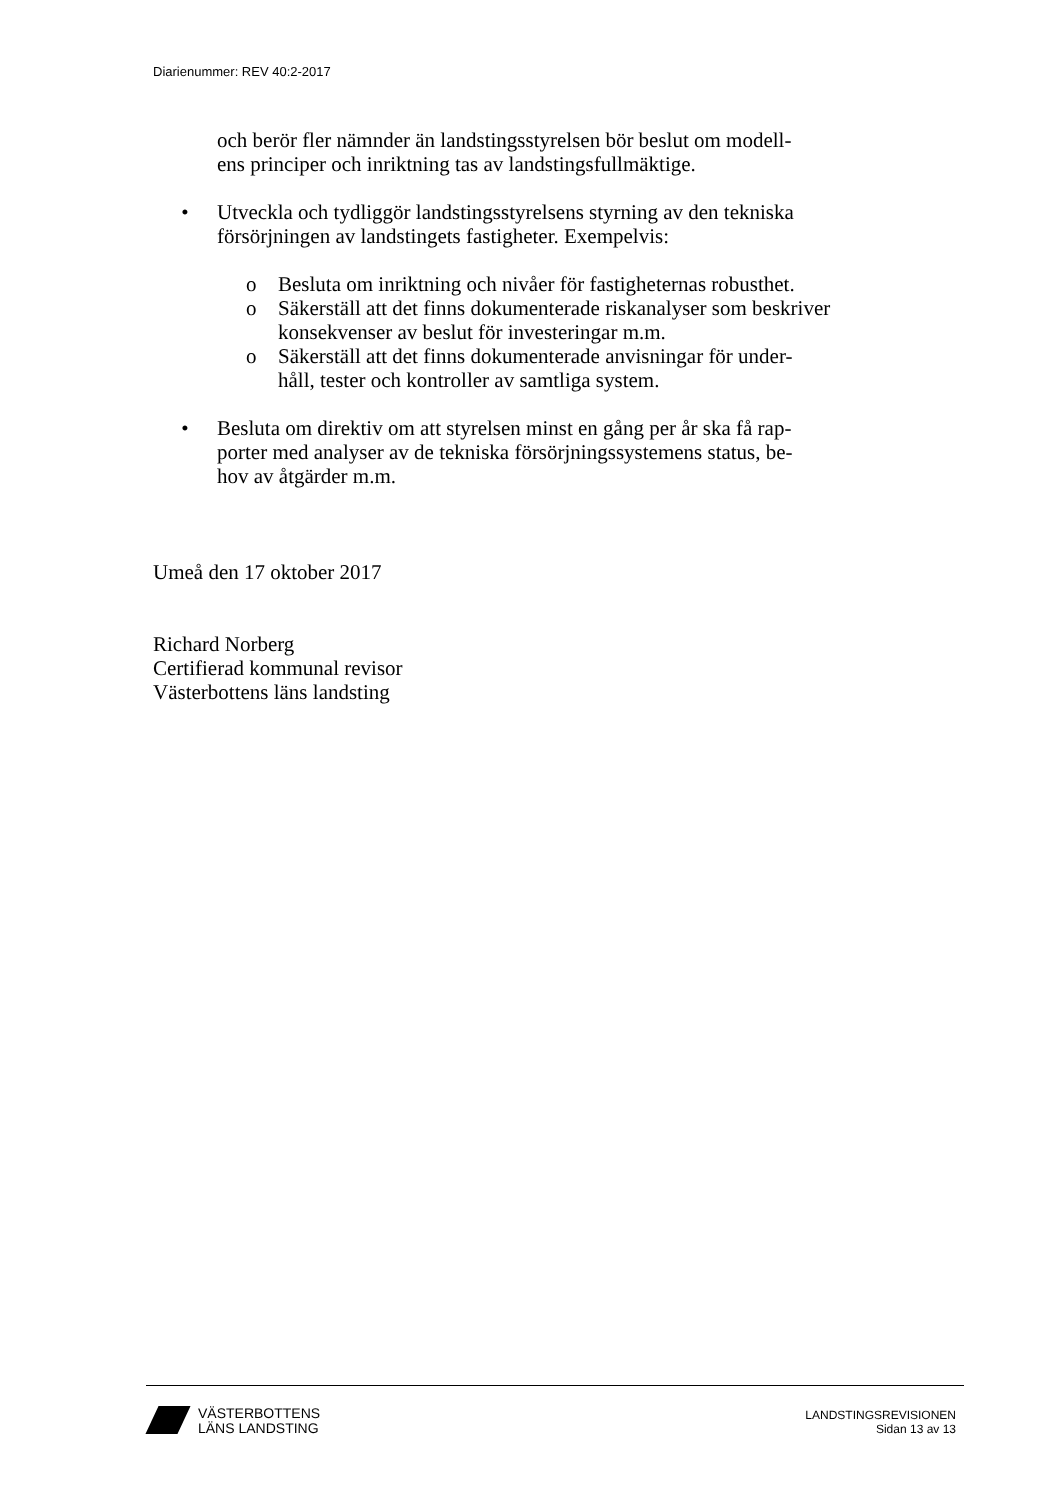Diarienummer: REV 40:2-2017
och berör fler nämnder än landstingsstyrelsen bör beslut om modell-
ens principer och inriktning tas av landstingsfullmäktige.
• Utveckla och tydliggör landstingsstyrelsens styrning av den tekniska försörjningen av landstingets fastigheter. Exempelvis:
o Besluta om inriktning och nivåer för fastigheternas robusthet.
o Säkerställ att det finns dokumenterade riskanalyser som beskriver konsekvenser av beslut för investeringar m.m.
o Säkerställ att det finns dokumenterade anvisningar för under-
håll, tester och kontroller av samtliga system.
• Besluta om direktiv om att styrelsen minst en gång per år ska få rap-
porter med analyser av de tekniska försörjningssystemens status, be-
hov av åtgärder m.m.
Umeå den 17 oktober 2017
Richard Norberg
Certifierad kommunal revisor
Västerbottens läns landsting
VÄSTERBOTTENS
LÄNS LANDSTING
LANDSTINGSREVISIONEN
Sidan 13 av 13